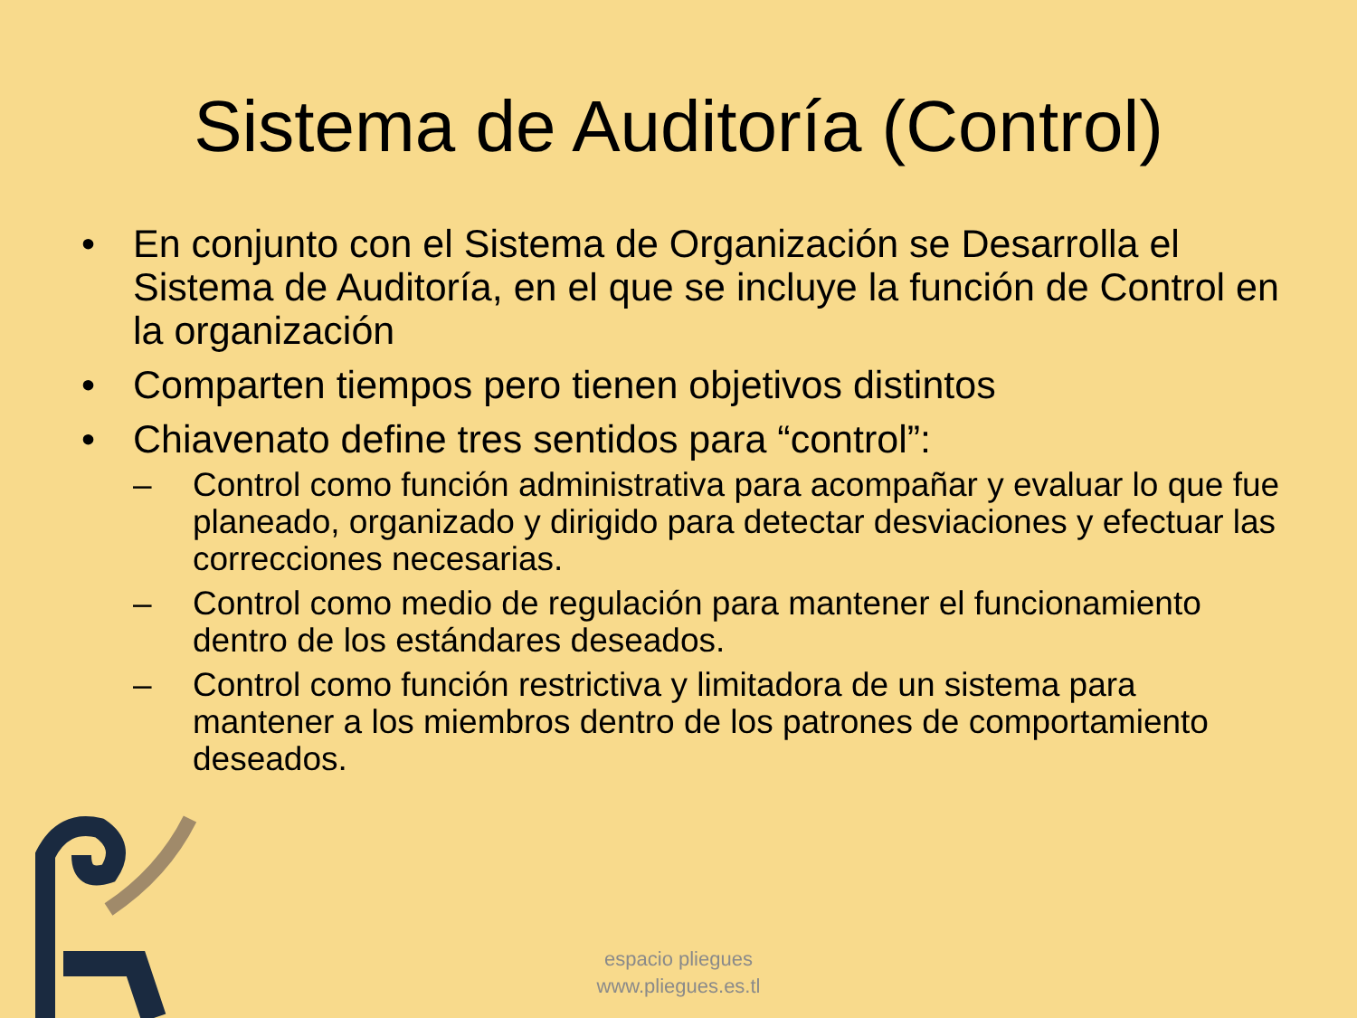Sistema de Auditoría (Control)
• En conjunto con el Sistema de Organización se Desarrolla el Sistema de Auditoría, en el que se incluye la función de Control en la organización
• Comparten tiempos pero tienen objetivos distintos
• Chiavenato define tres sentidos para “control”:
– Control como función administrativa para acompañar y evaluar lo que fue planeado, organizado y dirigido para detectar desviaciones y efectuar las correcciones necesarias.
– Control como medio de regulación para mantener el funcionamiento dentro de los estándares deseados.
– Control como función restrictiva y limitadora de un sistema para mantener a los miembros dentro de los patrones de comportamiento deseados.
espacio pliegues
www.pliegues.es.tl